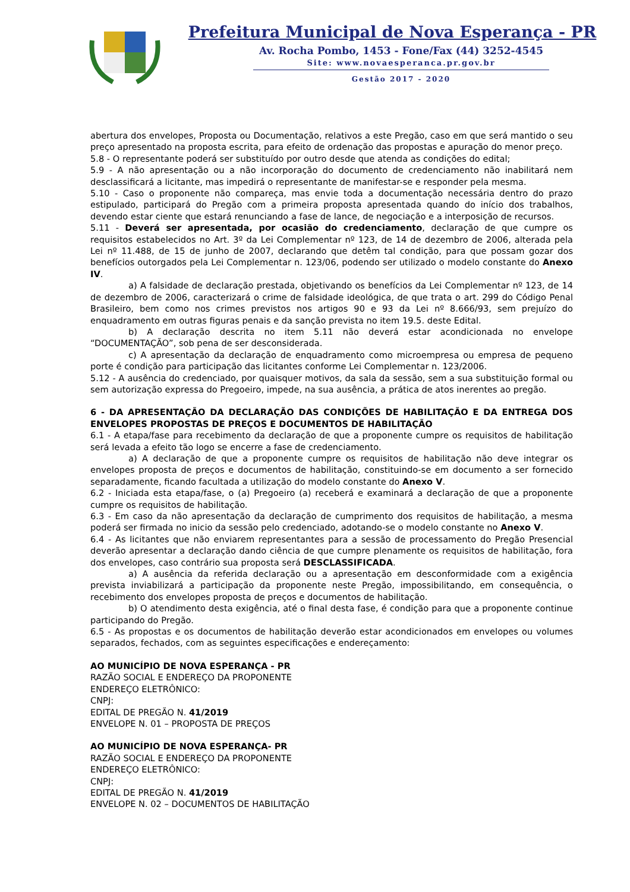Prefeitura Municipal de Nova Esperança - PR
Av. Rocha Pombo, 1453 - Fone/Fax (44) 3252-4545
Site: www.novaesperanca.pr.gov.br
Gestão 2017 - 2020
abertura dos envelopes, Proposta ou Documentação, relativos a este Pregão, caso em que será mantido o seu preço apresentado na proposta escrita, para efeito de ordenação das propostas e apuração do menor preço.
5.8 - O representante poderá ser substituído por outro desde que atenda as condições do edital;
5.9 - A não apresentação ou a não incorporação do documento de credenciamento não inabilitará nem desclassificará a licitante, mas impedirá o representante de manifestar-se e responder pela mesma.
5.10 - Caso o proponente não compareça, mas envie toda a documentação necessária dentro do prazo estipulado, participará do Pregão com a primeira proposta apresentada quando do início dos trabalhos, devendo estar ciente que estará renunciando a fase de lance, de negociação e a interposição de recursos.
5.11 - Deverá ser apresentada, por ocasião do credenciamento, declaração de que cumpre os requisitos estabelecidos no Art. 3º da Lei Complementar nº 123, de 14 de dezembro de 2006, alterada pela Lei nº 11.488, de 15 de junho de 2007, declarando que detêm tal condição, para que possam gozar dos benefícios outorgados pela Lei Complementar n. 123/06, podendo ser utilizado o modelo constante do Anexo IV.
a) A falsidade de declaração prestada, objetivando os benefícios da Lei Complementar nº 123, de 14 de dezembro de 2006, caracterizará o crime de falsidade ideológica, de que trata o art. 299 do Código Penal Brasileiro, bem como nos crimes previstos nos artigos 90 e 93 da Lei nº 8.666/93, sem prejuízo do enquadramento em outras figuras penais e da sanção prevista no item 19.5. deste Edital.
b) A declaração descrita no item 5.11 não deverá estar acondicionada no envelope “DOCUMENTAÇÃO”, sob pena de ser desconsiderada.
c) A apresentação da declaração de enquadramento como microempresa ou empresa de pequeno porte é condição para participação das licitantes conforme Lei Complementar n. 123/2006.
5.12 - A ausência do credenciado, por quaisquer motivos, da sala da sessão, sem a sua substituição formal ou sem autorização expressa do Pregoeiro, impede, na sua ausência, a prática de atos inerentes ao pregão.
6 - DA APRESENTAÇÃO DA DECLARAÇÃO DAS CONDIÇÕES DE HABILITAÇÃO E DA ENTREGA DOS ENVELOPES PROPOSTAS DE PREÇOS E DOCUMENTOS DE HABILITAÇÃO
6.1 - A etapa/fase para recebimento da declaração de que a proponente cumpre os requisitos de habilitação será levada a efeito tão logo se encerre a fase de credenciamento.
a) A declaração de que a proponente cumpre os requisitos de habilitação não deve integrar os envelopes proposta de preços e documentos de habilitação, constituindo-se em documento a ser fornecido separadamente, ficando facultada a utilização do modelo constante do Anexo V.
6.2 - Iniciada esta etapa/fase, o (a) Pregoeiro (a) receberá e examinará a declaração de que a proponente cumpre os requisitos de habilitação.
6.3 - Em caso da não apresentação da declaração de cumprimento dos requisitos de habilitação, a mesma poderá ser firmada no inicio da sessão pelo credenciado, adotando-se o modelo constante no Anexo V.
6.4 - As licitantes que não enviarem representantes para a sessão de processamento do Pregão Presencial deverão apresentar a declaração dando ciência de que cumpre plenamente os requisitos de habilitação, fora dos envelopes, caso contrário sua proposta será DESCLASSIFICADA.
a) A ausência da referida declaração ou a apresentação em desconformidade com a exigência prevista inviabilizará a participação da proponente neste Pregão, impossibilitando, em consequência, o recebimento dos envelopes proposta de preços e documentos de habilitação.
b) O atendimento desta exigência, até o final desta fase, é condição para que a proponente continue participando do Pregão.
6.5 - As propostas e os documentos de habilitação deverão estar acondicionados em envelopes ou volumes separados, fechados, com as seguintes especificações e endereçamento:
AO MUNICÍPIO DE NOVA ESPERANÇA - PR
RAZÃO SOCIAL E ENDEREÇO DA PROPONENTE
ENDEREÇO ELETRÔNICO:
CNPJ:
EDITAL DE PREGÃO N. 41/2019
ENVELOPE N. 01 – PROPOSTA DE PREÇOS
AO MUNICÍPIO DE NOVA ESPERANÇA- PR
RAZÃO SOCIAL E ENDEREÇO DA PROPONENTE
ENDEREÇO ELETRÔNICO:
CNPJ:
EDITAL DE PREGÃO N. 41/2019
ENVELOPE N. 02 – DOCUMENTOS DE HABILITAÇÃO